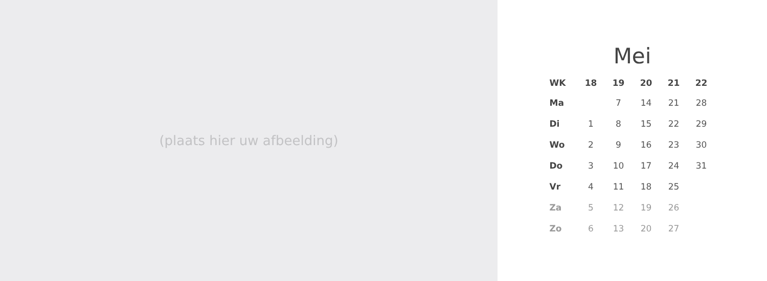(plaats hier uw afbeelding)
Mei
| WK | 18 | 19 | 20 | 21 | 22 |
| --- | --- | --- | --- | --- | --- |
| Ma | | 7 | 14 | 21 | 28 |
| Di | 1 | 8 | 15 | 22 | 29 |
| Wo | 2 | 9 | 16 | 23 | 30 |
| Do | 3 | 10 | 17 | 24 | 31 |
| Vr | 4 | 11 | 18 | 25 | |
| Za | 5 | 12 | 19 | 26 | |
| Zo | 6 | 13 | 20 | 27 | |